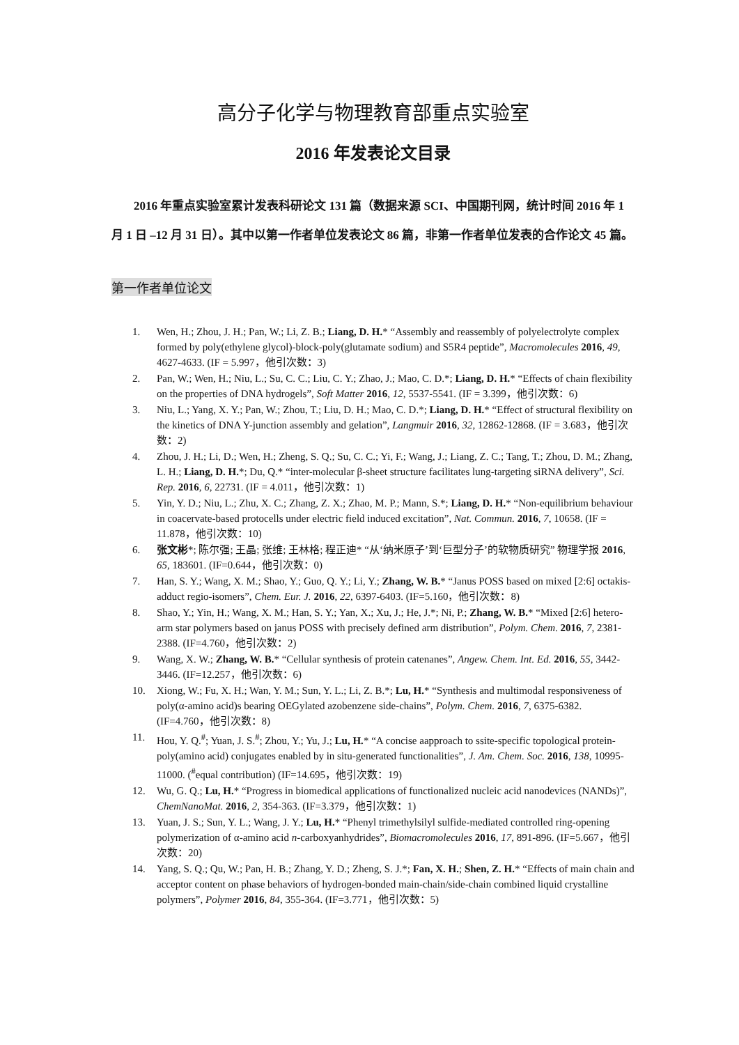高分子化学与物理教育部重点实验室
2016 年发表论文目录
2016 年重点实验室累计发表科研论文 131 篇（数据来源 SCI、中国期刊网，统计时间 2016 年 1 月 1 日 –12 月 31 日）。其中以第一作者单位发表论文 86 篇，非第一作者单位发表的合作论文 45 篇。
第一作者单位论文
1. Wen, H.; Zhou, J. H.; Pan, W.; Li, Z. B.; Liang, D. H.* “Assembly and reassembly of polyelectrolyte complex formed by poly(ethylene glycol)-block-poly(glutamate sodium) and S5R4 peptide”, Macromolecules 2016, 49, 4627-4633. (IF = 5.997，他引次数：3)
2. Pan, W.; Wen, H.; Niu, L.; Su, C. C.; Liu, C. Y.; Zhao, J.; Mao, C. D.*; Liang, D. H.* “Effects of chain flexibility on the properties of DNA hydrogels”, Soft Matter 2016, 12, 5537-5541. (IF = 3.399，他引次数：6)
3. Niu, L.; Yang, X. Y.; Pan, W.; Zhou, T.; Liu, D. H.; Mao, C. D.*; Liang, D. H.* “Effect of structural flexibility on the kinetics of DNA Y-junction assembly and gelation”, Langmuir 2016, 32, 12862-12868. (IF = 3.683，他引次数：2)
4. Zhou, J. H.; Li, D.; Wen, H.; Zheng, S. Q.; Su, C. C.; Yi, F.; Wang, J.; Liang, Z. C.; Tang, T.; Zhou, D. M.; Zhang, L. H.; Liang, D. H.*; Du, Q.* “inter-molecular β-sheet structure facilitates lung-targeting siRNA delivery”, Sci. Rep. 2016, 6, 22731. (IF = 4.011，他引次数：1)
5. Yin, Y. D.; Niu, L.; Zhu, X. C.; Zhang, Z. X.; Zhao, M. P.; Mann, S.*; Liang, D. H.* “Non-equilibrium behaviour in coacervate-based protocells under electric field induced excitation”, Nat. Commun. 2016, 7, 10658. (IF = 11.878，他引次数：10)
6. 张文彬*; 陈尔强; 王晶; 张维; 王林格; 程正迪* “从‘纳米原子’到‘巨型分子’的软物质研究” 物理学报 2016, 65, 183601. (IF=0.644，他引次数：0)
7. Han, S. Y.; Wang, X. M.; Shao, Y.; Guo, Q. Y.; Li, Y.; Zhang, W. B.* “Janus POSS based on mixed [2:6] octakis-adduct regio-isomers”, Chem. Eur. J. 2016, 22, 6397-6403. (IF=5.160，他引次数：8)
8. Shao, Y.; Yin, H.; Wang, X. M.; Han, S. Y.; Yan, X.; Xu, J.; He, J.*; Ni, P.; Zhang, W. B.* “Mixed [2:6] hetero-arm star polymers based on janus POSS with precisely defined arm distribution”, Polym. Chem. 2016, 7, 2381-2388. (IF=4.760，他引次数：2)
9. Wang, X. W.; Zhang, W. B.* “Cellular synthesis of protein catenanes”, Angew. Chem. Int. Ed. 2016, 55, 3442-3446. (IF=12.257，他引次数：6)
10. Xiong, W.; Fu, X. H.; Wan, Y. M.; Sun, Y. L.; Li, Z. B.*; Lu, H.* “Synthesis and multimodal responsiveness of poly(α-amino acid)s bearing OEGylated azobenzene side-chains”, Polym. Chem. 2016, 7, 6375-6382. (IF=4.760，他引次数：8)
11. Hou, Y. Q.<sup>#</sup>; Yuan, J. S.<sup>#</sup>; Zhou, Y.; Yu, J.; Lu, H.* “A concise aapproach to ssite-specific topological protein-poly(amino acid) conjugates enabled by in situ-generated functionalities”, J. Am. Chem. Soc. 2016, 138, 10995-11000. (<sup>#</sup>equal contribution) (IF=14.695，他引次数：19)
12. Wu, G. Q.; Lu, H.* “Progress in biomedical applications of functionalized nucleic acid nanodevices (NANDs)”, ChemNanoMat. 2016, 2, 354-363. (IF=3.379，他引次数：1)
13. Yuan, J. S.; Sun, Y. L.; Wang, J. Y.; Lu, H.* “Phenyl trimethylsilyl sulfide-mediated controlled ring-opening polymerization of α-amino acid n-carboxyanhydrides”, Biomacromolecules 2016, 17, 891-896. (IF=5.667，他引次数：20)
14. Yang, S. Q.; Qu, W.; Pan, H. B.; Zhang, Y. D.; Zheng, S. J.*; Fan, X. H.; Shen, Z. H.* “Effects of main chain and acceptor content on phase behaviors of hydrogen-bonded main-chain/side-chain combined liquid crystalline polymers”, Polymer 2016, 84, 355-364. (IF=3.771，他引次数：5)